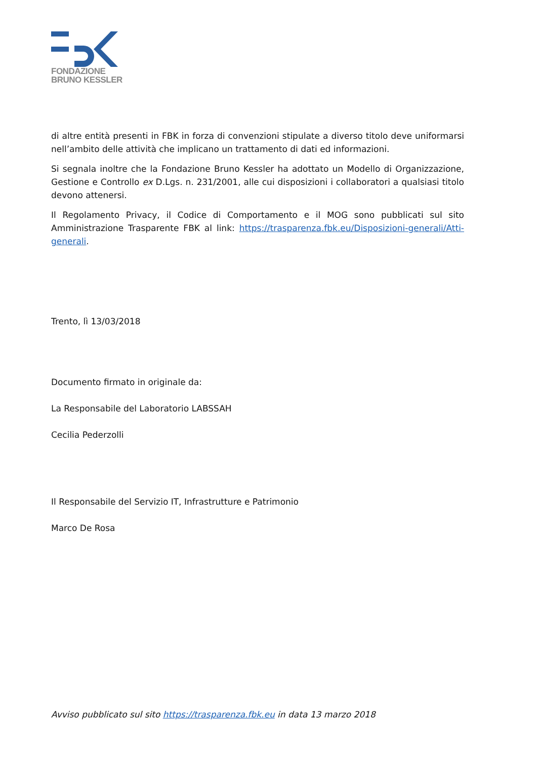FONDAZIONE
BRUNO KESSLER
di altre entità presenti in FBK in forza di convenzioni stipulate a diverso titolo deve uniformarsi nell’ambito delle attività che implicano un trattamento di dati ed informazioni.
Si segnala inoltre che la Fondazione Bruno Kessler ha adottato un Modello di Organizzazione, Gestione e Controllo ex D.Lgs. n. 231/2001, alle cui disposizioni i collaboratori a qualsiasi titolo devono attenersi.
Il Regolamento Privacy, il Codice di Comportamento e il MOG sono pubblicati sul sito Amministrazione Trasparente FBK al link: https://trasparenza.fbk.eu/Disposizioni-generali/Atti-generali.
Trento, lì 13/03/2018
Documento firmato in originale da:
La Responsabile del Laboratorio LABSSAH
Cecilia Pederzolli
Il Responsabile del Servizio IT, Infrastrutture e Patrimonio
Marco De Rosa
Avviso pubblicato sul sito https://trasparenza.fbk.eu in data 13 marzo 2018